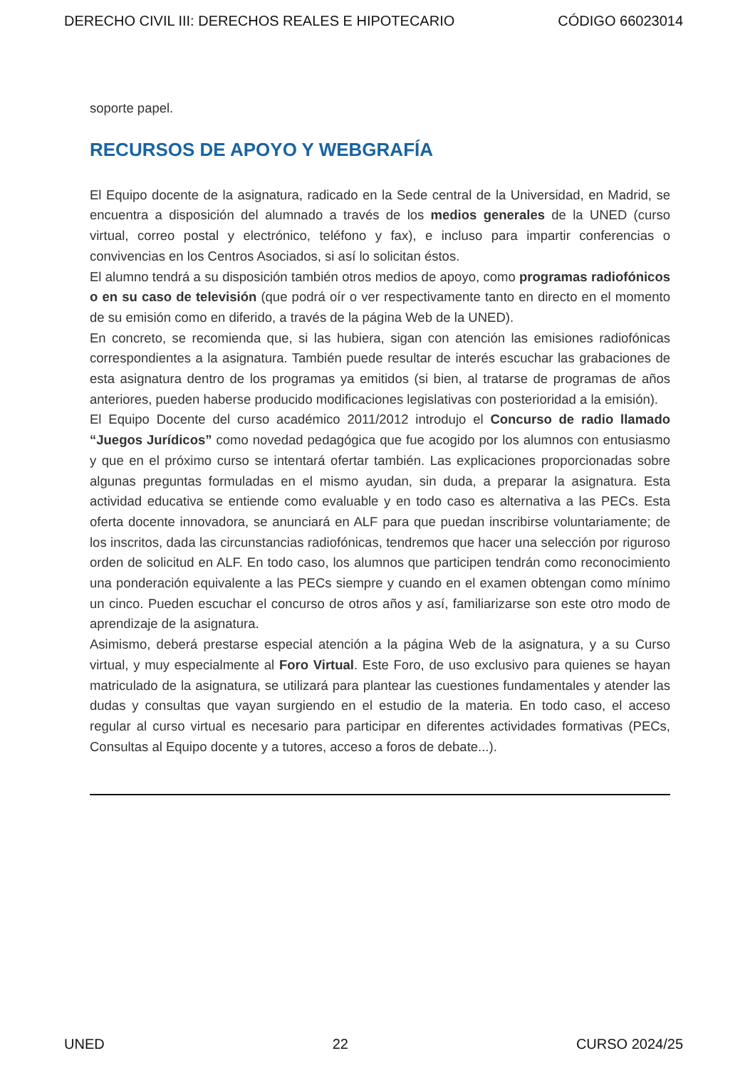DERECHO CIVIL III: DERECHOS REALES E HIPOTECARIO CÓDIGO 66023014
soporte papel.
RECURSOS DE APOYO Y WEBGRAFÍA
El Equipo docente de la asignatura, radicado en la Sede central de la Universidad, en Madrid, se encuentra a disposición del alumnado a través de los medios generales de la UNED (curso virtual, correo postal y electrónico, teléfono y fax), e incluso para impartir conferencias o convivencias en los Centros Asociados, si así lo solicitan éstos.
El alumno tendrá a su disposición también otros medios de apoyo, como programas radiofónicos o en su caso de televisión (que podrá oír o ver respectivamente tanto en directo en el momento de su emisión como en diferido, a través de la página Web de la UNED).
En concreto, se recomienda que, si las hubiera, sigan con atención las emisiones radiofónicas correspondientes a la asignatura. También puede resultar de interés escuchar las grabaciones de esta asignatura dentro de los programas ya emitidos (si bien, al tratarse de programas de años anteriores, pueden haberse producido modificaciones legislativas con posterioridad a la emisión).
El Equipo Docente del curso académico 2011/2012 introdujo el Concurso de radio llamado “Juegos Jurídicos” como novedad pedagógica que fue acogido por los alumnos con entusiasmo y que en el próximo curso se intentará ofertar también. Las explicaciones proporcionadas sobre algunas preguntas formuladas en el mismo ayudan, sin duda, a preparar la asignatura. Esta actividad educativa se entiende como evaluable y en todo caso es alternativa a las PECs. Esta oferta docente innovadora, se anunciará en ALF para que puedan inscribirse voluntariamente; de los inscritos, dada las circunstancias radiofónicas, tendremos que hacer una selección por riguroso orden de solicitud en ALF. En todo caso, los alumnos que participen tendrán como reconocimiento una ponderación equivalente a las PECs siempre y cuando en el examen obtengan como mínimo un cinco. Pueden escuchar el concurso de otros años y así, familiarizarse son este otro modo de aprendizaje de la asignatura.
Asimismo, deberá prestarse especial atención a la página Web de la asignatura, y a su Curso virtual, y muy especialmente al Foro Virtual. Este Foro, de uso exclusivo para quienes se hayan matriculado de la asignatura, se utilizará para plantear las cuestiones fundamentales y atender las dudas y consultas que vayan surgiendo en el estudio de la materia. En todo caso, el acceso regular al curso virtual es necesario para participar en diferentes actividades formativas (PECs, Consultas al Equipo docente y a tutores, acceso a foros de debate...).
UNED 22 CURSO 2024/25